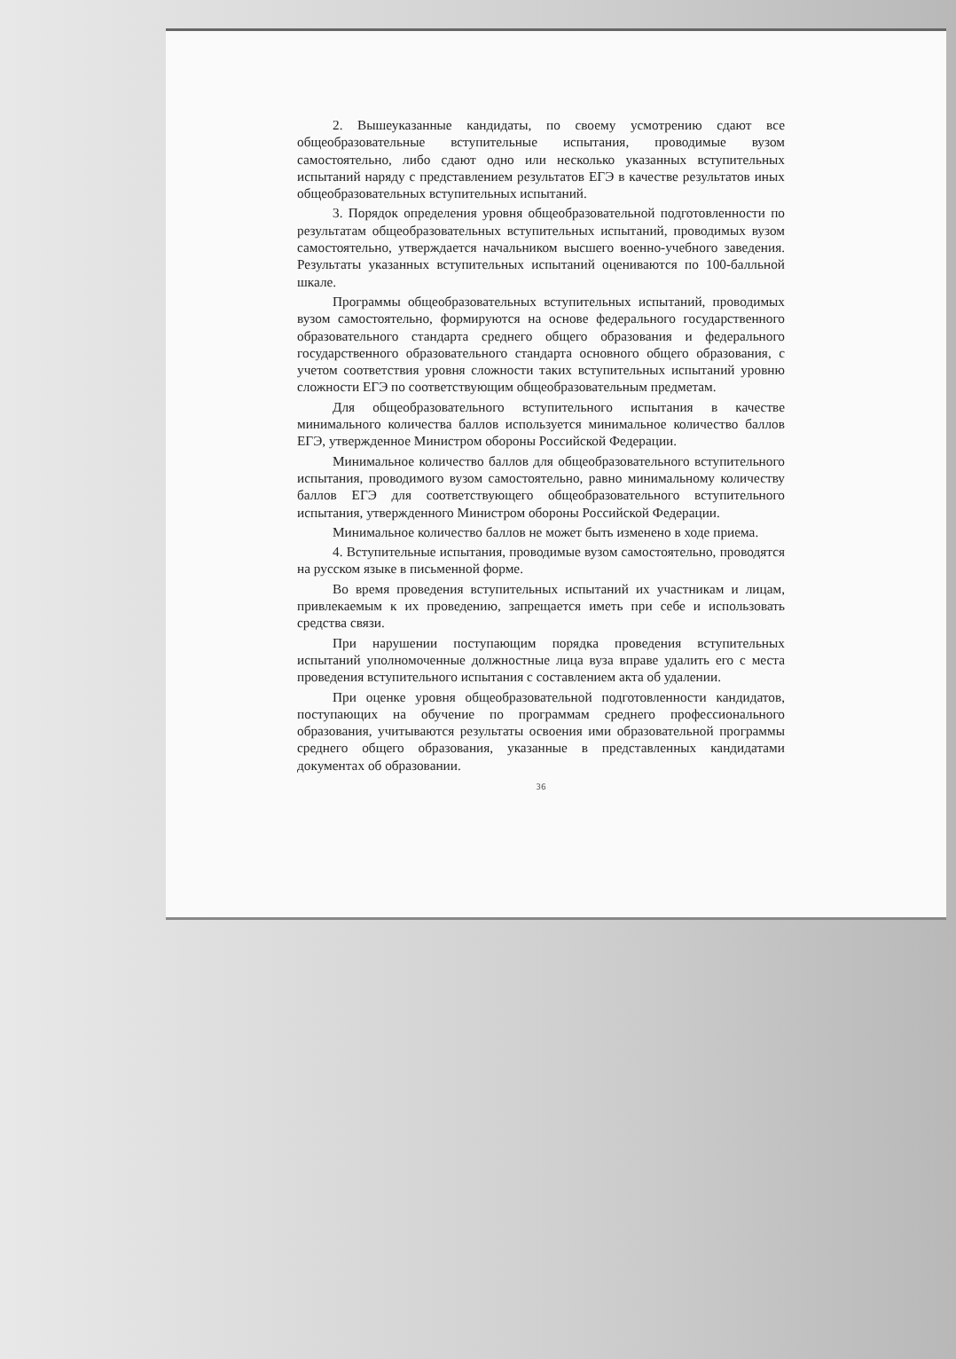2. Вышеуказанные кандидаты, по своему усмотрению сдают все общеобразовательные вступительные испытания, проводимые вузом самостоятельно, либо сдают одно или несколько указанных вступительных испытаний наряду с представлением результатов ЕГЭ в качестве результатов иных общеобразовательных вступительных испытаний.
3. Порядок определения уровня общеобразовательной подготовленности по результатам общеобразовательных вступительных испытаний, проводимых вузом самостоятельно, утверждается начальником высшего военно-учебного заведения. Результаты указанных вступительных испытаний оцениваются по 100-балльной шкале.
Программы общеобразовательных вступительных испытаний, проводимых вузом самостоятельно, формируются на основе федерального государственного образовательного стандарта среднего общего образования и федерального государственного образовательного стандарта основного общего образования, с учетом соответствия уровня сложности таких вступительных испытаний уровню сложности ЕГЭ по соответствующим общеобразовательным предметам.
Для общеобразовательного вступительного испытания в качестве минимального количества баллов используется минимальное количество баллов ЕГЭ, утвержденное Министром обороны Российской Федерации.
Минимальное количество баллов для общеобразовательного вступительного испытания, проводимого вузом самостоятельно, равно минимальному количеству баллов ЕГЭ для соответствующего общеобразовательного вступительного испытания, утвержденного Министром обороны Российской Федерации.
Минимальное количество баллов не может быть изменено в ходе приема.
4. Вступительные испытания, проводимые вузом самостоятельно, проводятся на русском языке в письменной форме.
Во время проведения вступительных испытаний их участникам и лицам, привлекаемым к их проведению, запрещается иметь при себе и использовать средства связи.
При нарушении поступающим порядка проведения вступительных испытаний уполномоченные должностные лица вуза вправе удалить его с места проведения вступительного испытания с составлением акта об удалении.
При оценке уровня общеобразовательной подготовленности кандидатов, поступающих на обучение по программам среднего профессионального образования, учитываются результаты освоения ими образовательной программы среднего общего образования, указанные в представленных кандидатами документах об образовании.
36